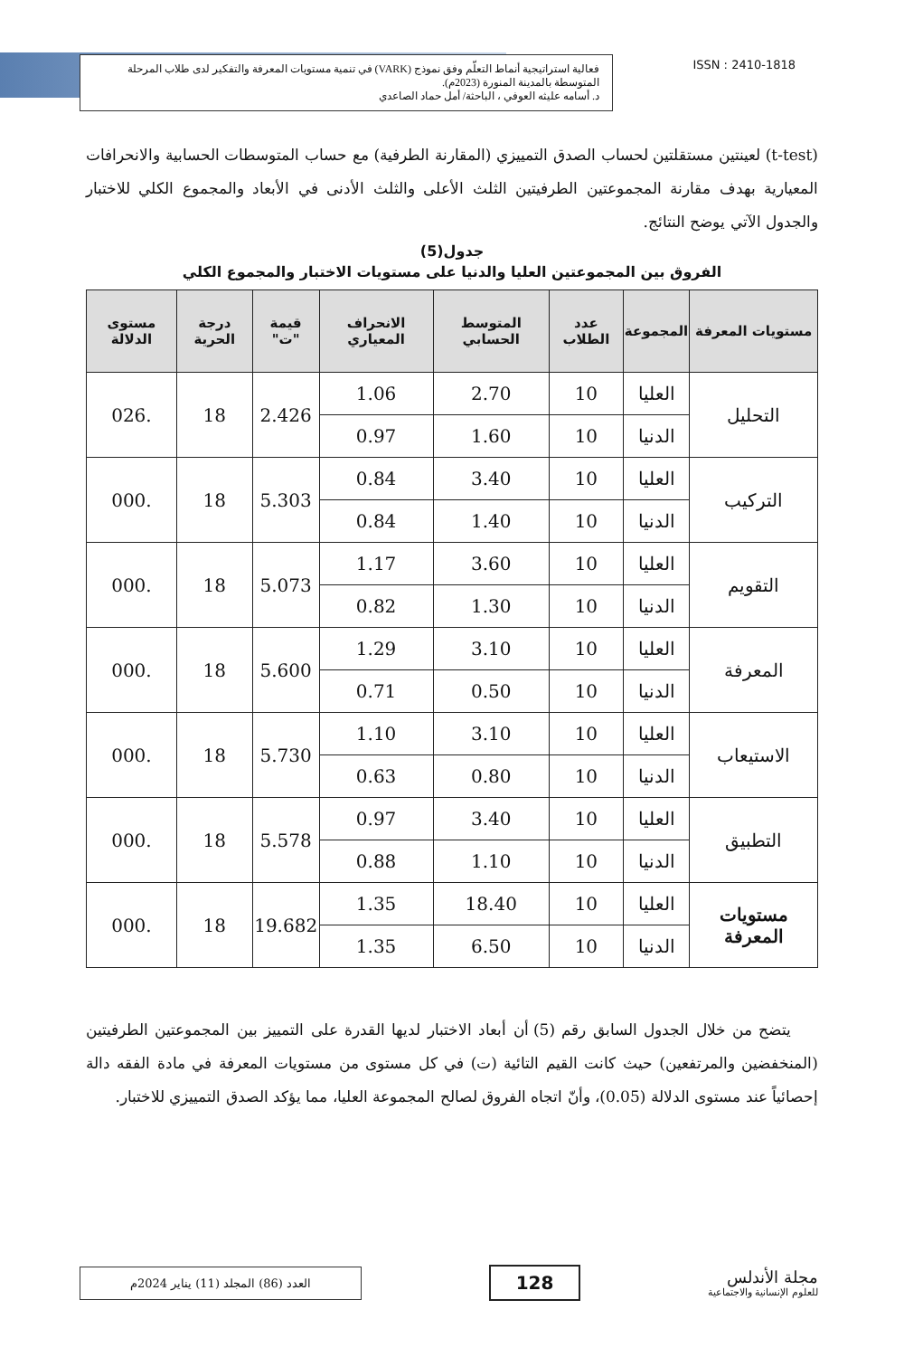فعالية استراتيجية أنماط التعلّم وفق نموذج (VARK) في تنمية مستويات المعرفة والتفكير لدى طلاب المرحلة المتوسطة بالمدينة المنورة (2023م).
د. أسامه عليثه العوفي ، الباحثة/ أمل حماد الصاعدي
ISSN : 2410-1818
(t-test) لعينتين مستقلتين لحساب الصدق التمييزي (المقارنة الطرفية) مع حساب المتوسطات الحسابية والانحرافات المعيارية بهدف مقارنة المجموعتين الطرفيتين الثلث الأعلى والثلث الأدنى في الأبعاد والمجموع الكلي للاختبار والجدول الآتي يوضح النتائج.
جدول(5)
الفروق بين المجموعتين العليا والدنيا على مستويات الاختبار والمجموع الكلي
| مستويات المعرفة | المجموعة | عدد الطلاب | المتوسط الحسابي | الانحراف المعياري | قيمة "ت" | درجة الحرية | مستوى الدلالة |
| --- | --- | --- | --- | --- | --- | --- | --- |
| التحليل | العليا | 10 | 2.70 | 1.06 | 2.426 | 18 | .026 |
| | الدنيا | 10 | 1.60 | 0.97 | | | |
| التركيب | العليا | 10 | 3.40 | 0.84 | 5.303 | 18 | .000 |
| | الدنيا | 10 | 1.40 | 0.84 | | | |
| التقويم | العليا | 10 | 3.60 | 1.17 | 5.073 | 18 | .000 |
| | الدنيا | 10 | 1.30 | 0.82 | | | |
| المعرفة | العليا | 10 | 3.10 | 1.29 | 5.600 | 18 | .000 |
| | الدنيا | 10 | 0.50 | 0.71 | | | |
| الاستيعاب | العليا | 10 | 3.10 | 1.10 | 5.730 | 18 | .000 |
| | الدنيا | 10 | 0.80 | 0.63 | | | |
| التطبيق | العليا | 10 | 3.40 | 0.97 | 5.578 | 18 | .000 |
| | الدنيا | 10 | 1.10 | 0.88 | | | |
| مستويات المعرفة | العليا | 10 | 18.40 | 1.35 | 19.682 | 18 | .000 |
| | الدنيا | 10 | 6.50 | 1.35 | | | |
يتضح من خلال الجدول السابق رقم (5) أن أبعاد الاختبار لديها القدرة على التمييز بين المجموعتين الطرفيتين (المنخفضين والمرتفعين) حيث كانت القيم التائية (ت) في كل مستوى من مستويات المعرفة في مادة الفقه دالة إحصائياً عند مستوى الدلالة (0.05)، وأنّ اتجاه الفروق لصالح المجموعة العليا، مما يؤكد الصدق التمييزي للاختبار.
مجلة الأندلس
للعلوم الإنسانية والاجتماعية
128
العدد (86) المجلد (11) يناير 2024م